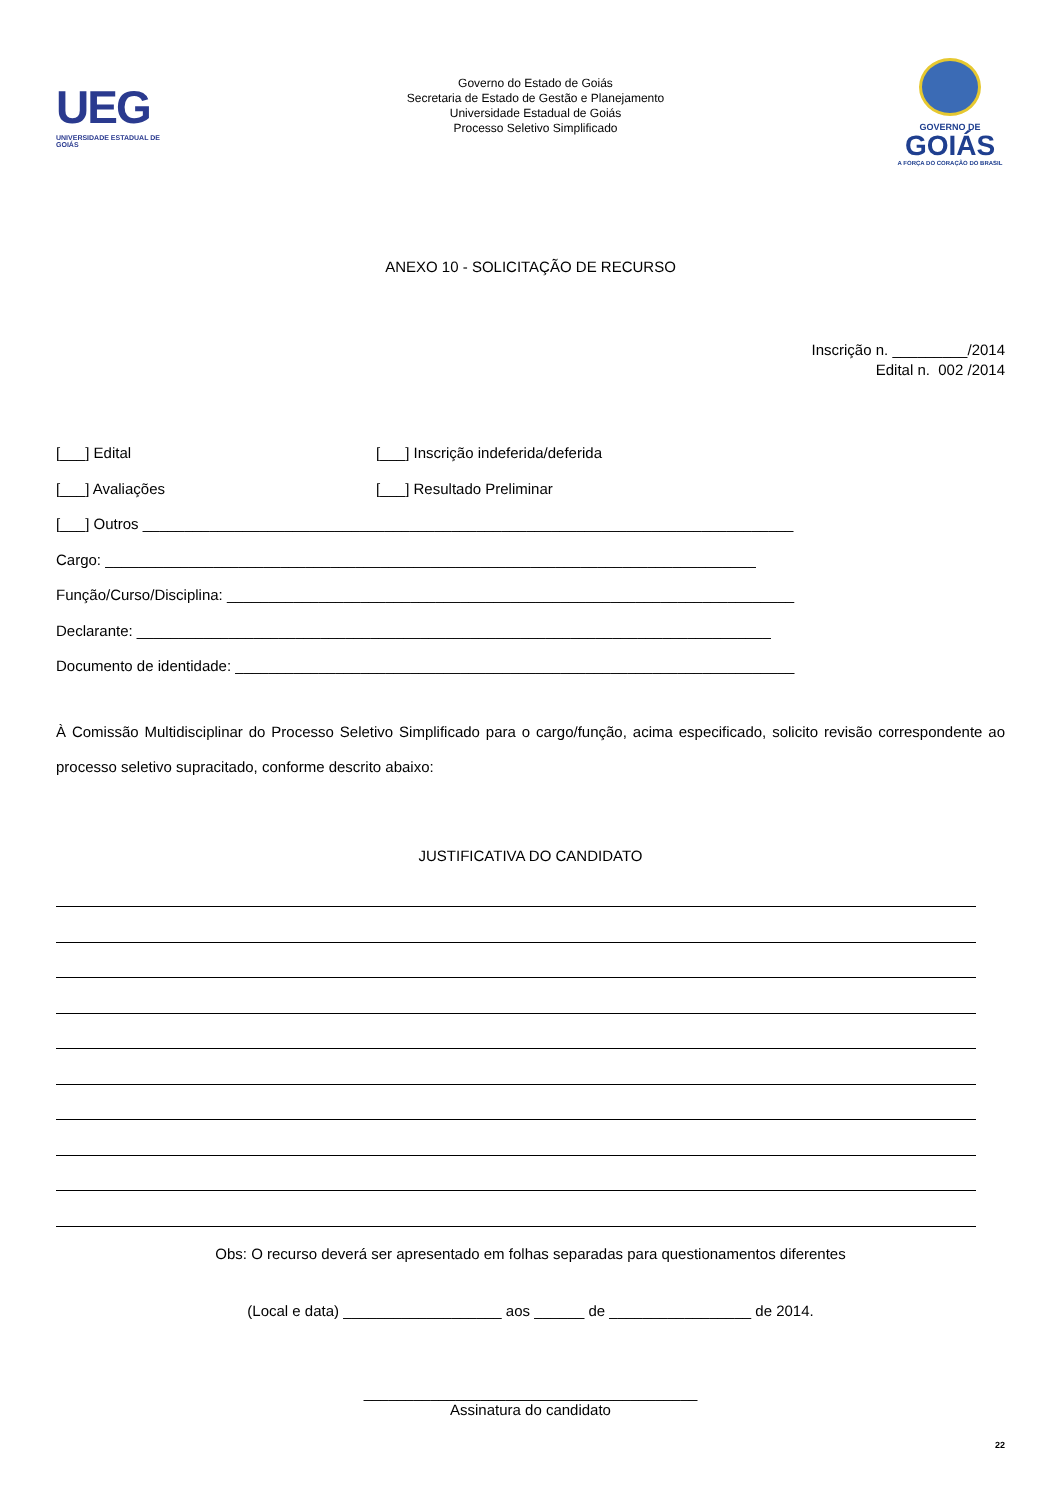UEG
UNIVERSIDADE ESTADUAL DE GOIÁS
Governo do Estado de Goiás
Secretaria de Estado de Gestão e Planejamento
Universidade Estadual de Goiás
Processo Seletivo Simplificado
GOVERNO DE
GOIÁS
A FORÇA DO CORAÇÃO DO BRASIL
ANEXO 10 - SOLICITAÇÃO DE RECURSO
Inscrição n. _________/2014
Edital n. 002 /2014
[___] Edital [___] Inscrição indeferida/deferida
[___] Avaliações [___] Resultado Preliminar
[___] Outros ______________________________________________________________________________
Cargo: ______________________________________________________________________________
Função/Curso/Disciplina: ____________________________________________________________________
Declarante: ____________________________________________________________________________
Documento de identidade: ___________________________________________________________________
À Comissão Multidisciplinar do Processo Seletivo Simplificado para o cargo/função, acima especificado, solicito revisão correspondente ao processo seletivo supracitado, conforme descrito abaixo:
JUSTIFICATIVA DO CANDIDATO
Obs: O recurso deverá ser apresentado em folhas separadas para questionamentos diferentes
(Local e data) ___________________ aos ______ de _________________ de 2014.
________________________________________
Assinatura do candidato
22